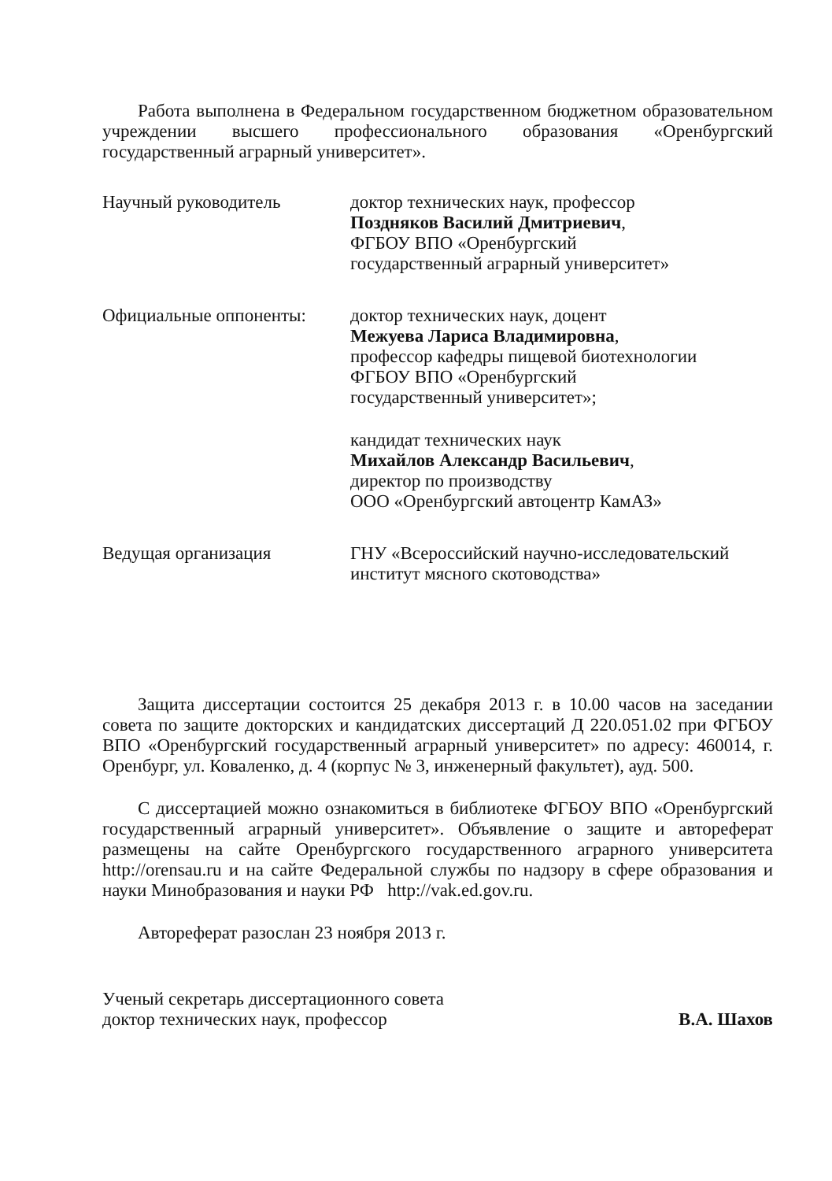Работа выполнена в Федеральном государственном бюджетном образовательном учреждении высшего профессионального образования «Оренбургский государственный аграрный университет».
Научный руководитель доктор технических наук, профессор
Поздняков Василий Дмитриевич,
ФГБОУ ВПО «Оренбургский
государственный аграрный университет»
Официальные оппоненты: доктор технических наук, доцент
Межуева Лариса Владимировна,
профессор кафедры пищевой биотехнологии
ФГБОУ ВПО «Оренбургский
государственный университет»;
кандидат технических наук
Михайлов Александр Васильевич,
директор по производству
ООО «Оренбургский автоцентр КамАЗ»
Ведущая организация ГНУ «Всероссийский научно-исследовательский институт мясного скотоводства»
Защита диссертации состоится 25 декабря 2013 г. в 10.00 часов на заседании совета по защите докторских и кандидатских диссертаций Д 220.051.02 при ФГБОУ ВПО «Оренбургский государственный аграрный университет» по адресу: 460014, г. Оренбург, ул. Коваленко, д. 4 (корпус № 3, инженерный факультет), ауд. 500.
С диссертацией можно ознакомиться в библиотеке ФГБОУ ВПО «Оренбургский государственный аграрный университет». Объявление о защите и автореферат размещены на сайте Оренбургского государственного аграрного университета http://orensau.ru и на сайте Федеральной службы по надзору в сфере образования и науки Минобразования и науки РФ http://vak.ed.gov.ru.
Автореферат разослан 23 ноября 2013 г.
Ученый секретарь диссертационного совета
доктор технических наук, профессор
В.А. Шахов